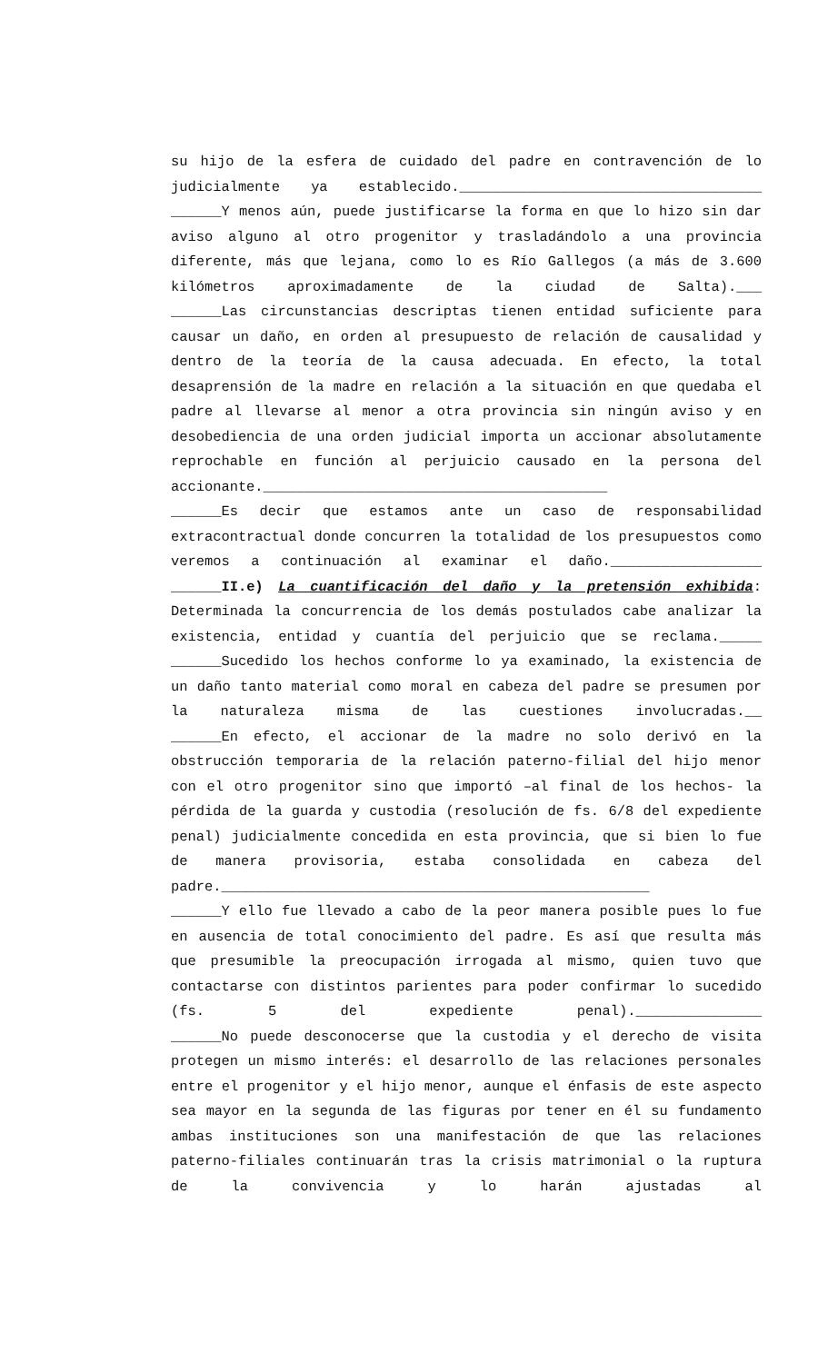su hijo de la esfera de cuidado del padre en contravención de lo judicialmente ya establecido.____________________________________
______Y menos aún, puede justificarse la forma en que lo hizo sin dar aviso alguno al otro progenitor y trasladándolo a una provincia diferente, más que lejana, como lo es Río Gallegos (a más de 3.600 kilómetros aproximadamente de la ciudad de Salta).___
______Las circunstancias descriptas tienen entidad suficiente para causar un daño, en orden al presupuesto de relación de causalidad y dentro de la teoría de la causa adecuada. En efecto, la total desaprensión de la madre en relación a la situación en que quedaba el padre al llevarse al menor a otra provincia sin ningún aviso y en desobediencia de una orden judicial importa un accionar absolutamente reprochable en función al perjuicio causado en la persona del accionante._________________________________________
______Es decir que estamos ante un caso de responsabilidad extracontractual donde concurren la totalidad de los presupuestos como veremos a continuación al examinar el daño.__________________
______II.e) La cuantificación del daño y la pretensión exhibida: Determinada la concurrencia de los demás postulados cabe analizar la existencia, entidad y cuantía del perjuicio que se reclama._____
______Sucedido los hechos conforme lo ya examinado, la existencia de un daño tanto material como moral en cabeza del padre se presumen por la naturaleza misma de las cuestiones involucradas.__
______En efecto, el accionar de la madre no solo derivó en la obstrucción temporaria de la relación paterno-filial del hijo menor con el otro progenitor sino que importó –al final de los hechos- la pérdida de la guarda y custodia (resolución de fs. 6/8 del expediente penal) judicialmente concedida en esta provincia, que si bien lo fue de manera provisoria, estaba consolidada en cabeza del padre.___________________________________________________
______Y ello fue llevado a cabo de la peor manera posible pues lo fue en ausencia de total conocimiento del padre. Es así que resulta más que presumible la preocupación irrogada al mismo, quien tuvo que contactarse con distintos parientes para poder confirmar lo sucedido (fs. 5 del expediente penal)._______________
______No puede desconocerse que la custodia y el derecho de visita protegen un mismo interés: el desarrollo de las relaciones personales entre el progenitor y el hijo menor, aunque el énfasis de este aspecto sea mayor en la segunda de las figuras por tener en él su fundamento ambas instituciones son una manifestación de que las relaciones paterno-filiales continuarán tras la crisis matrimonial o la ruptura de la convivencia y lo harán ajustadas al